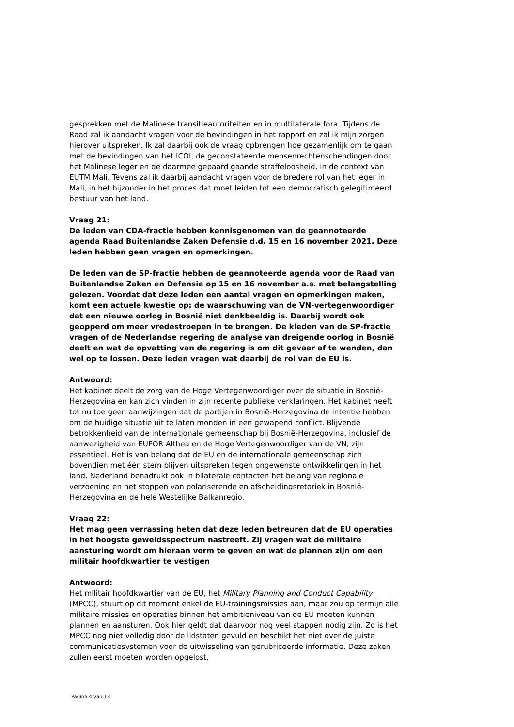gesprekken met de Malinese transitieautoriteiten en in multilaterale fora. Tijdens de Raad zal ik aandacht vragen voor de bevindingen in het rapport en zal ik mijn zorgen hierover uitspreken. Ik zal daarbij ook de vraag opbrengen hoe gezamenlijk om te gaan met de bevindingen van het ICOI, de geconstateerde mensenrechtenschendingen door het Malinese leger en de daarmee gepaard gaande straffeloosheid, in de context van EUTM Mali. Tevens zal ik daarbij aandacht vragen voor de bredere rol van het leger in Mali, in het bijzonder in het proces dat moet leiden tot een democratisch gelegitimeerd bestuur van het land.
Vraag 21:
De leden van CDA-fractie hebben kennisgenomen van de geannoteerde agenda Raad Buitenlandse Zaken Defensie d.d. 15 en 16 november 2021. Deze leden hebben geen vragen en opmerkingen.
De leden van de SP-fractie hebben de geannoteerde agenda voor de Raad van Buitenlandse Zaken en Defensie op 15 en 16 november a.s. met belangstelling gelezen. Voordat dat deze leden een aantal vragen en opmerkingen maken, komt een actuele kwestie op: de waarschuwing van de VN-vertegenwoordiger dat een nieuwe oorlog in Bosnië niet denkbeeldig is. Daarbij wordt ook geopperd om meer vredestroepen in te brengen. De kleden van de SP-fractie vragen of de Nederlandse regering de analyse van dreigende oorlog in Bosnië deelt en wat de opvatting van de regering is om dit gevaar af te wenden, dan wel op te lossen. Deze leden vragen wat daarbij de rol van de EU is.
Antwoord:
Het kabinet deelt de zorg van de Hoge Vertegenwoordiger over de situatie in Bosnië-Herzegovina en kan zich vinden in zijn recente publieke verklaringen. Het kabinet heeft tot nu toe geen aanwijzingen dat de partijen in Bosnië-Herzegovina de intentie hebben om de huidige situatie uit te laten monden in een gewapend conflict. Blijvende betrokkenheid van de internationale gemeenschap bij Bosnië-Herzegovina, inclusief de aanwezigheid van EUFOR Althea en de Hoge Vertegenwoordiger van de VN, zijn essentieel. Het is van belang dat de EU en de internationale gemeenschap zich bovendien met één stem blijven uitspreken tegen ongewenste ontwikkelingen in het land. Nederland benadrukt ook in bilaterale contacten het belang van regionale verzoening en het stoppen van polariserende en afscheidingsretoriek in Bosnië-Herzegovina en de hele Westelijke Balkanregio.
Vraag 22:
Het mag geen verrassing heten dat deze leden betreuren dat de EU operaties in het hoogste geweldsspectrum nastreeft. Zij vragen wat de militaire aansturing wordt om hieraan vorm te geven en wat de plannen zijn om een militair hoofdkwartier te vestigen
Antwoord:
Het militair hoofdkwartier van de EU, het Military Planning and Conduct Capability (MPCC), stuurt op dit moment enkel de EU-trainingsmissies aan, maar zou op termijn alle militaire missies en operaties binnen het ambitieniveau van de EU moeten kunnen plannen en aansturen. Ook hier geldt dat daarvoor nog veel stappen nodig zijn. Zo is het MPCC nog niet volledig door de lidstaten gevuld en beschikt het niet over de juiste communicatiesystemen voor de uitwisseling van gerubriceerde informatie. Deze zaken zullen eerst moeten worden opgelost,
Pagina 4 van 13